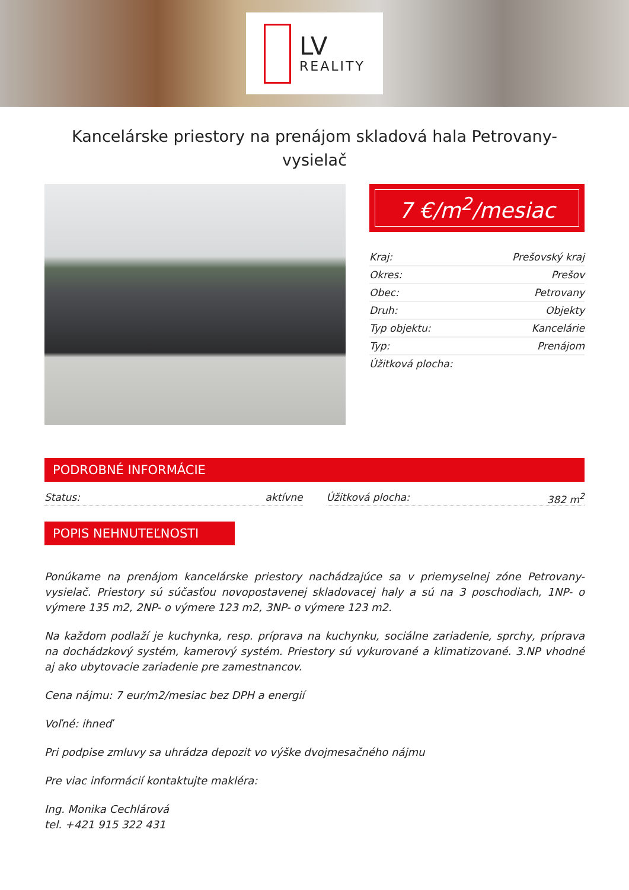LV
REALITY
Kancelárske priestory na prenájom skladová hala Petrovany-vysielač
7 €/m<sup>2</sup>/mesiac
| Kraj: | Prešovský kraj |
| Okres: | Prešov |
| Obec: | Petrovany |
| Druh: | Objekty |
| Typ objektu: | Kancelárie |
| Typ: | Prenájom |
| Úžitková plocha: | |
PODROBNÉ INFORMÁCIE
Status: aktívne Úžitková plocha: 382 m<sup>2</sup>
POPIS NEHNUTEĽNOSTI
Ponúkame na prenájom kancelárske priestory nachádzajúce sa v priemyselnej zóne Petrovany-vysielač. Priestory sú súčasťou novopostavenej skladovacej haly a sú na 3 poschodiach, 1NP- o výmere 135 m2, 2NP- o výmere 123 m2, 3NP- o výmere 123 m2.
Na každom podlaží je kuchynka, resp. príprava na kuchynku, sociálne zariadenie, sprchy, príprava na dochádzkový systém, kamerový systém. Priestory sú vykurované a klimatizované. 3.NP vhodné aj ako ubytovacie zariadenie pre zamestnancov.
Cena nájmu: 7 eur/m2/mesiac bez DPH a energií
Voľné: ihneď
Pri podpise zmluvy sa uhrádza depozit vo výške dvojmesačného nájmu
Pre viac informácií kontaktujte makléra:
Ing. Monika Cechlárová
tel. +421 915 322 431